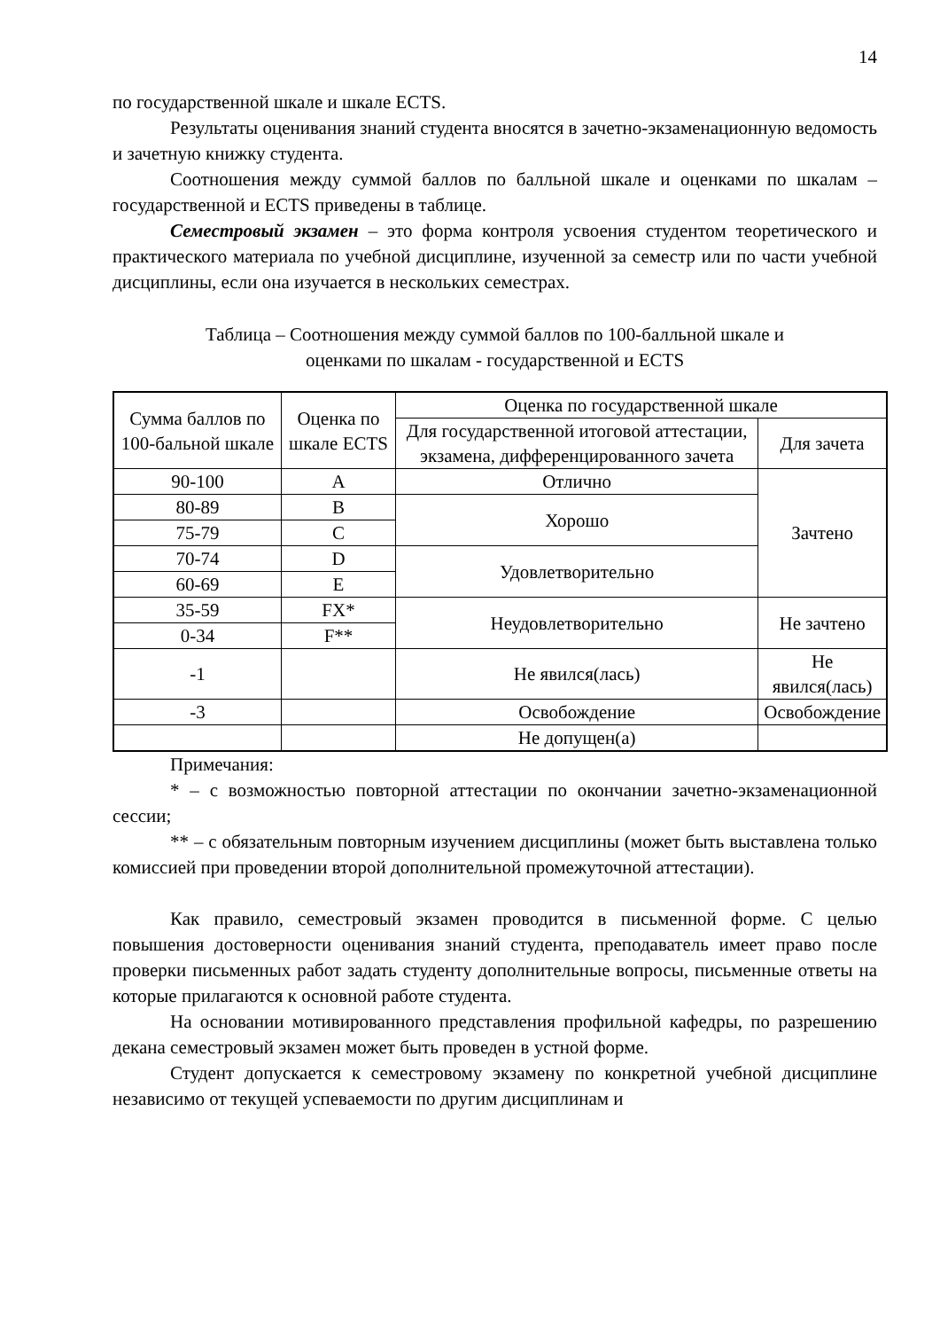14
по государственной шкале и шкале ECTS.
Результаты оценивания знаний студента вносятся в зачетно-экзаменационную ведомость и зачетную книжку студента.
Соотношения между суммой баллов по балльной шкале и оценками по шкалам – государственной и ECTS приведены в таблице.
Семестровый экзамен – это форма контроля усвоения студентом теоретического и практического материала по учебной дисциплине, изученной за семестр или по части учебной дисциплины, если она изучается в нескольких семестрах.
Таблица – Соотношения между суммой баллов по 100-балльной шкале и
оценками по шкалам - государственной и ECTS
| Сумма баллов по 100-бальной шкале | Оценка по шкале ECTS | Оценка по государственной шкале | |
| | | Для государственной итоговой аттестации, экзамена, дифференцированного зачета | Для зачета |
| 90-100 | A | Отлично | Зачтено |
| 80-89 | B | Хорошо | |
| 75-79 | C | | |
| 70-74 | D | Удовлетворительно | |
| 60-69 | E | | |
| 35-59 | FX* | Неудовлетворительно | Не зачтено |
| 0-34 | F** | | |
| -1 | | Не явился(лась) | Не явился(лась) |
| -3 | | Освобождение | Освобождение |
| | | Не допущен(а) | |
Примечания:
* – с возможностью повторной аттестации по окончании зачетно-экзаменационной сессии;
** – с обязательным повторным изучением дисциплины (может быть выставлена только комиссией при проведении второй дополнительной промежуточной аттестации).
Как правило, семестровый экзамен проводится в письменной форме. С целью повышения достоверности оценивания знаний студента, преподаватель имеет право после проверки письменных работ задать студенту дополнительные вопросы, письменные ответы на которые прилагаются к основной работе студента.
На основании мотивированного представления профильной кафедры, по разрешению декана семестровый экзамен может быть проведен в устной форме.
Студент допускается к семестровому экзамену по конкретной учебной дисциплине независимо от текущей успеваемости по другим дисциплинам и